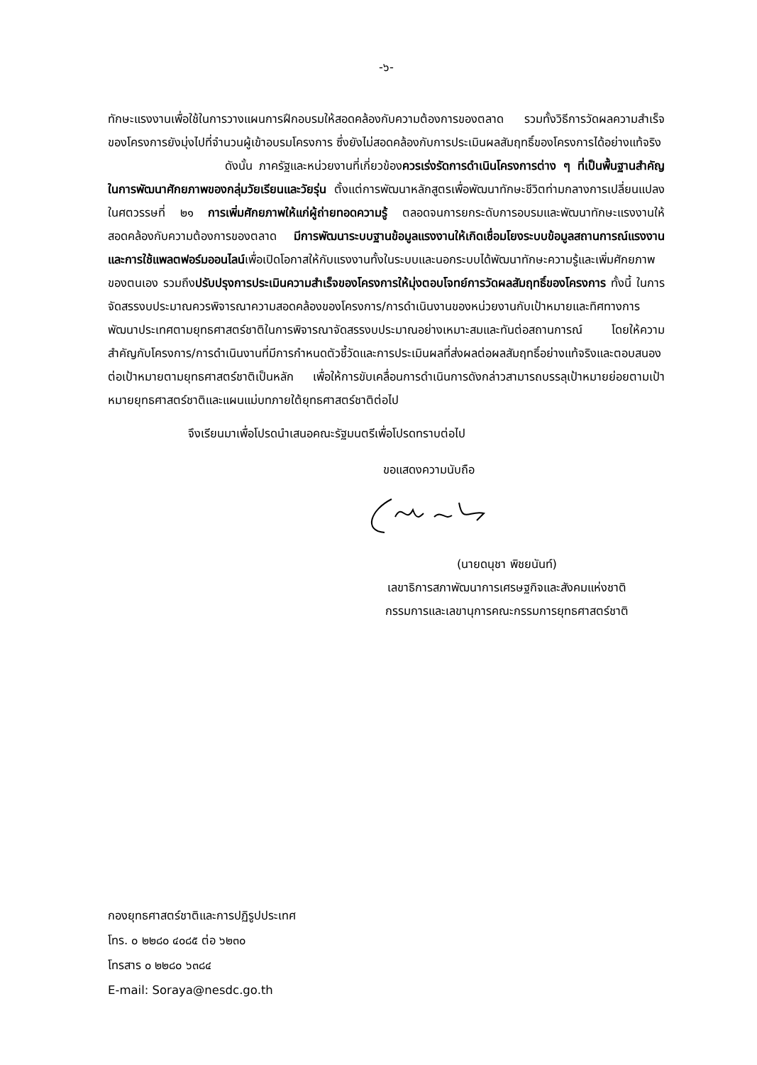-๖-
ทักษะแรงงานเพื่อใช้ในการวางแผนการฝึกอบรมให้สอดคล้องกับความต้องการของตลาด รวมทั้งวิธีการวัดผลความสำเร็จของโครงการยังมุ่งไปที่จำนวนผู้เข้าอบรมโครงการ ซึ่งยังไม่สอดคล้องกับการประเมินผลสัมฤทธิ์ของโครงการได้อย่างแท้จริง
ดังนั้น ภาครัฐและหน่วยงานที่เกี่ยวข้องควรเร่งรัดการดำเนินโครงการต่าง ๆ ที่เป็นพื้นฐานสำคัญในการพัฒนาศักยภาพของกลุ่มวัยเรียนและวัยรุ่น ตั้งแต่การพัฒนาหลักสูตรเพื่อพัฒนาทักษะชีวิตท่ามกลางการเปลี่ยนแปลงในศตวรรษที่ ๒๑ การเพิ่มศักยภาพให้แก่ผู้ถ่ายทอดความรู้ ตลอดจนการยกระดับการอบรมและพัฒนาทักษะแรงงานให้สอดคล้องกับความต้องการของตลาด มีการพัฒนาระบบฐานข้อมูลแรงงานให้เกิดเชื่อมโยงระบบข้อมูลสถานการณ์แรงงานและการใช้แพลตฟอร์มออนไลน์เพื่อเปิดโอกาสให้กับแรงงานทั้งในระบบและนอกระบบได้พัฒนาทักษะความรู้และเพิ่มศักยภาพของตนเอง รวมถึงปรับปรุงการประเมินความสำเร็จของโครงการให้มุ่งตอบโจทย์การวัดผลสัมฤทธิ์ของโครงการ ทั้งนี้ ในการจัดสรรงบประมาณควรพิจารณาความสอดคล้องของโครงการ/การดำเนินงานของหน่วยงานกับเป้าหมายและทิศทางการพัฒนาประเทศตามยุทธศาสตร์ชาติในการพิจารณาจัดสรรงบประมาณอย่างเหมาะสมและทันต่อสถานการณ์ โดยให้ความสำคัญกับโครงการ/การดำเนินงานที่มีการกำหนดตัวชี้วัดและการประเมินผลที่ส่งผลต่อผลสัมฤทธิ์อย่างแท้จริงและตอบสนองต่อเป้าหมายตามยุทธศาสตร์ชาติเป็นหลัก เพื่อให้การขับเคลื่อนการดำเนินการดังกล่าวสามารถบรรลุเป้าหมายย่อยตามเป้าหมายยุทธศาสตร์ชาติและแผนแม่บทภายใต้ยุทธศาสตร์ชาติต่อไป
จึงเรียนมาเพื่อโปรดนำเสนอคณะรัฐมนตรีเพื่อโปรดทราบต่อไป
ขอแสดงความนับถือ
(นายดนุชา พิชยนันท์)
เลขาธิการสภาพัฒนาการเศรษฐกิจและสังคมแห่งชาติ
กรรมการและเลขานุการคณะกรรมการยุทธศาสตร์ชาติ
กองยุทธศาสตร์ชาติและการปฏิรูปประเทศ
โทร. ๐ ๒๒๘๐ ๔๐๘๕ ต่อ ๖๒๓๐
โทรสาร ๐ ๒๒๘๐ ๖๓๘๔
E-mail: Soraya@nesdc.go.th